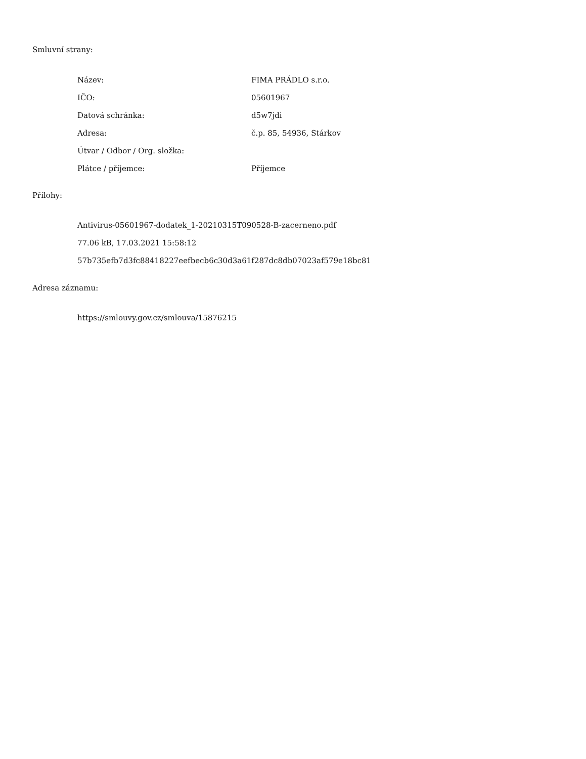Smluvní strany:
| Název: | FIMA PRÁDLO s.r.o. |
| IČO: | 05601967 |
| Datová schránka: | d5w7jdi |
| Adresa: | č.p. 85, 54936, Stárkov |
| Útvar / Odbor / Org. složka: | |
| Plátce / příjemce: | Příjemce |
Přílohy:
Antivirus-05601967-dodatek_1-20210315T090528-B-zacerneno.pdf
77.06 kB, 17.03.2021 15:58:12
57b735efb7d3fc88418227eefbecb6c30d3a61f287dc8db07023af579e18bc81
Adresa záznamu:
https://smlouvy.gov.cz/smlouva/15876215